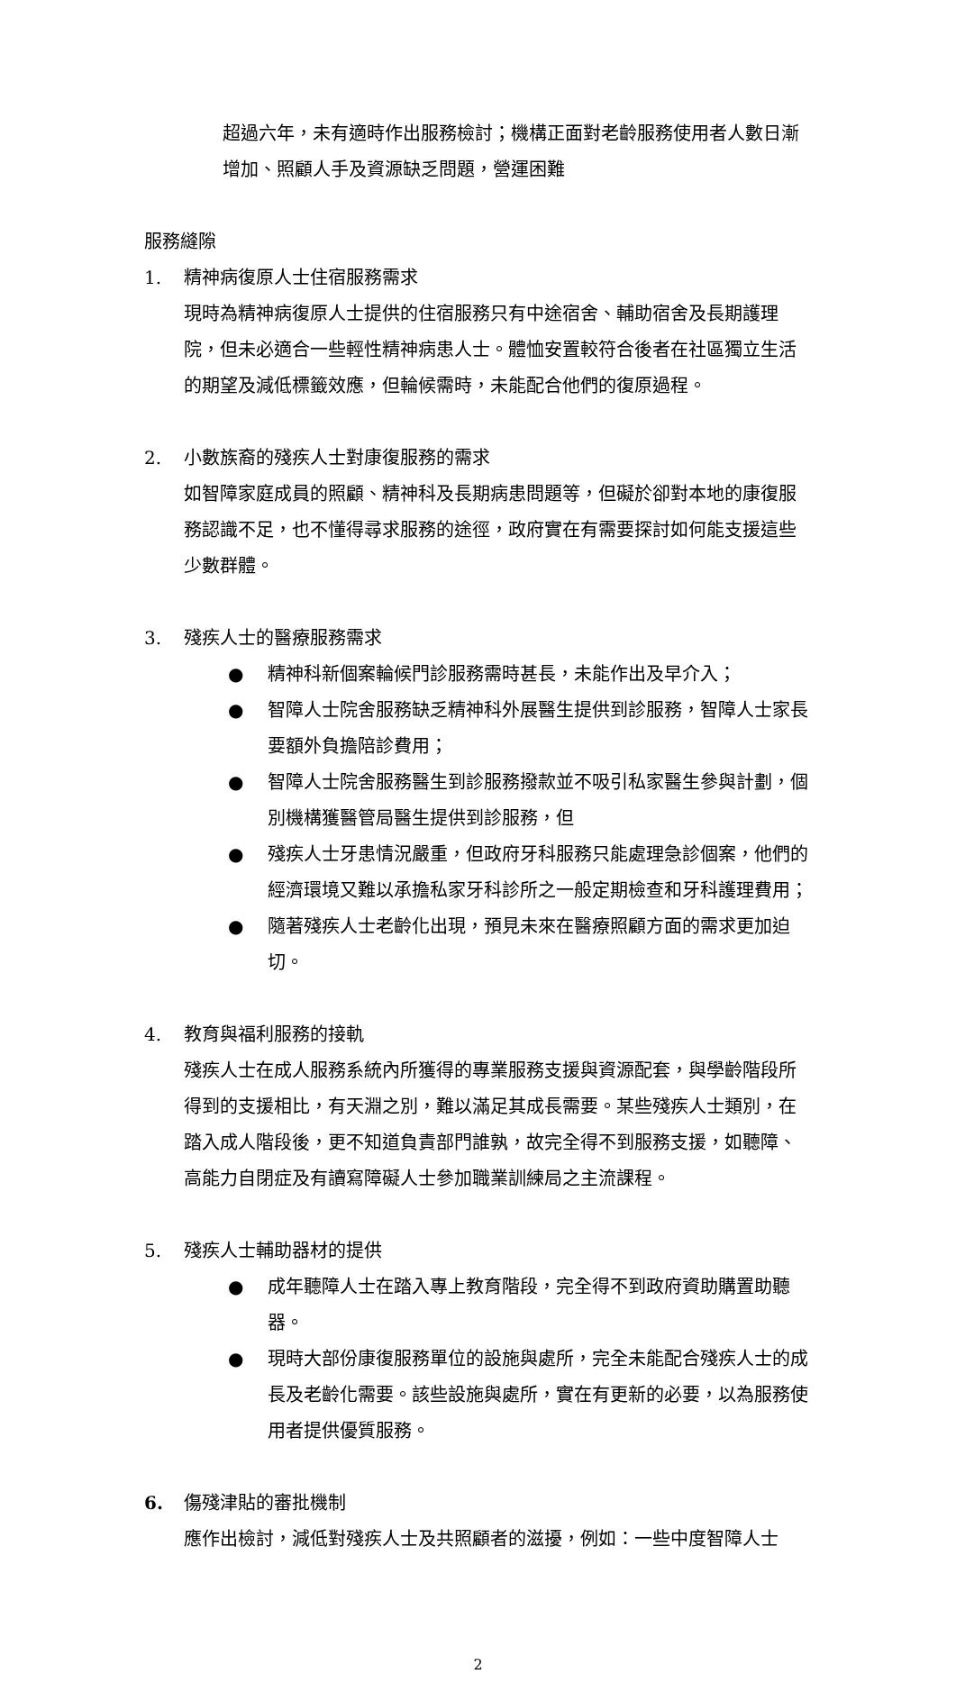超過六年，未有適時作出服務檢討；機構正面對老齡服務使用者人數日漸增加、照顧人手及資源缺乏問題，營運困難
服務縫隙
1. 精神病復原人士住宿服務需求
現時為精神病復原人士提供的住宿服務只有中途宿舍、輔助宿舍及長期護理院，但未必適合一些輕性精神病患人士。體恤安置較符合後者在社區獨立生活的期望及減低標籤效應，但輪候需時，未能配合他們的復原過程。
2. 小數族裔的殘疾人士對康復服務的需求
如智障家庭成員的照顧、精神科及長期病患問題等，但礙於卻對本地的康復服務認識不足，也不懂得尋求服務的途徑，政府實在有需要探討如何能支援這些少數群體。
3. 殘疾人士的醫療服務需求
● 精神科新個案輪候門診服務需時甚長，未能作出及早介入；
● 智障人士院舍服務缺乏精神科外展醫生提供到診服務，智障人士家長要額外負擔陪診費用；
● 智障人士院舍服務醫生到診服務撥款並不吸引私家醫生參與計劃，個別機構獲醫管局醫生提供到診服務，但
● 殘疾人士牙患情況嚴重，但政府牙科服務只能處理急診個案，他們的經濟環境又難以承擔私家牙科診所之一般定期檢查和牙科護理費用；
● 隨著殘疾人士老齡化出現，預見未來在醫療照顧方面的需求更加迫切。
4. 教育與福利服務的接軌
殘疾人士在成人服務系統內所獲得的專業服務支援與資源配套，與學齡階段所得到的支援相比，有天淵之別，難以滿足其成長需要。某些殘疾人士類別，在踏入成人階段後，更不知道負責部門誰孰，故完全得不到服務支援，如聽障、高能力自閉症及有讀寫障礙人士參加職業訓練局之主流課程。
5. 殘疾人士輔助器材的提供
● 成年聽障人士在踏入專上教育階段，完全得不到政府資助購置助聽器。
● 現時大部份康復服務單位的設施與處所，完全未能配合殘疾人士的成長及老齡化需要。該些設施與處所，實在有更新的必要，以為服務使用者提供優質服務。
6. 傷殘津貼的審批機制
應作出檢討，減低對殘疾人士及共照顧者的滋擾，例如：一些中度智障人士
2